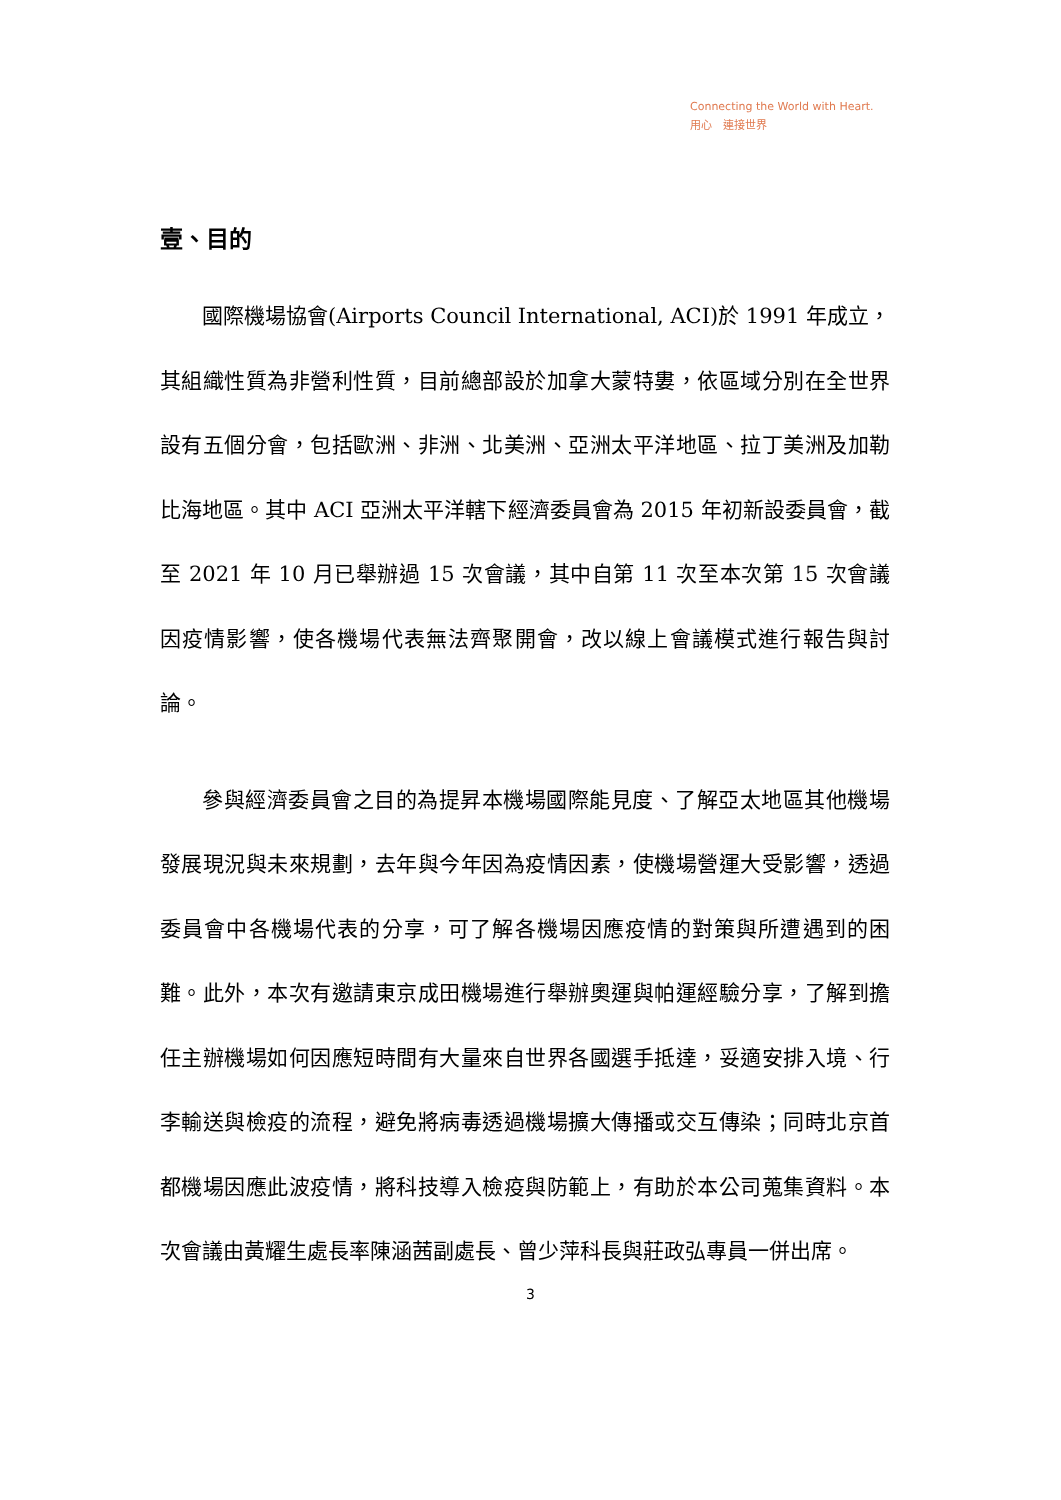Connecting the World with Heart.
用心　連接世界
壹、目的
國際機場協會(Airports Council International, ACI)於 1991 年成立，其組織性質為非營利性質，目前總部設於加拿大蒙特婁，依區域分別在全世界設有五個分會，包括歐洲、非洲、北美洲、亞洲太平洋地區、拉丁美洲及加勒比海地區。其中 ACI 亞洲太平洋轄下經濟委員會為 2015 年初新設委員會，截至 2021 年 10 月已舉辦過 15 次會議，其中自第 11 次至本次第 15 次會議因疫情影響，使各機場代表無法齊聚開會，改以線上會議模式進行報告與討論。
參與經濟委員會之目的為提昇本機場國際能見度、了解亞太地區其他機場發展現況與未來規劃，去年與今年因為疫情因素，使機場營運大受影響，透過委員會中各機場代表的分享，可了解各機場因應疫情的對策與所遭遇到的困難。此外，本次有邀請東京成田機場進行舉辦奧運與帕運經驗分享，了解到擔任主辦機場如何因應短時間有大量來自世界各國選手抵達，妥適安排入境、行李輸送與檢疫的流程，避免將病毒透過機場擴大傳播或交互傳染；同時北京首都機場因應此波疫情，將科技導入檢疫與防範上，有助於本公司蒐集資料。本次會議由黃耀生處長率陳涵茜副處長、曾少萍科長與莊政弘專員一併出席。
3